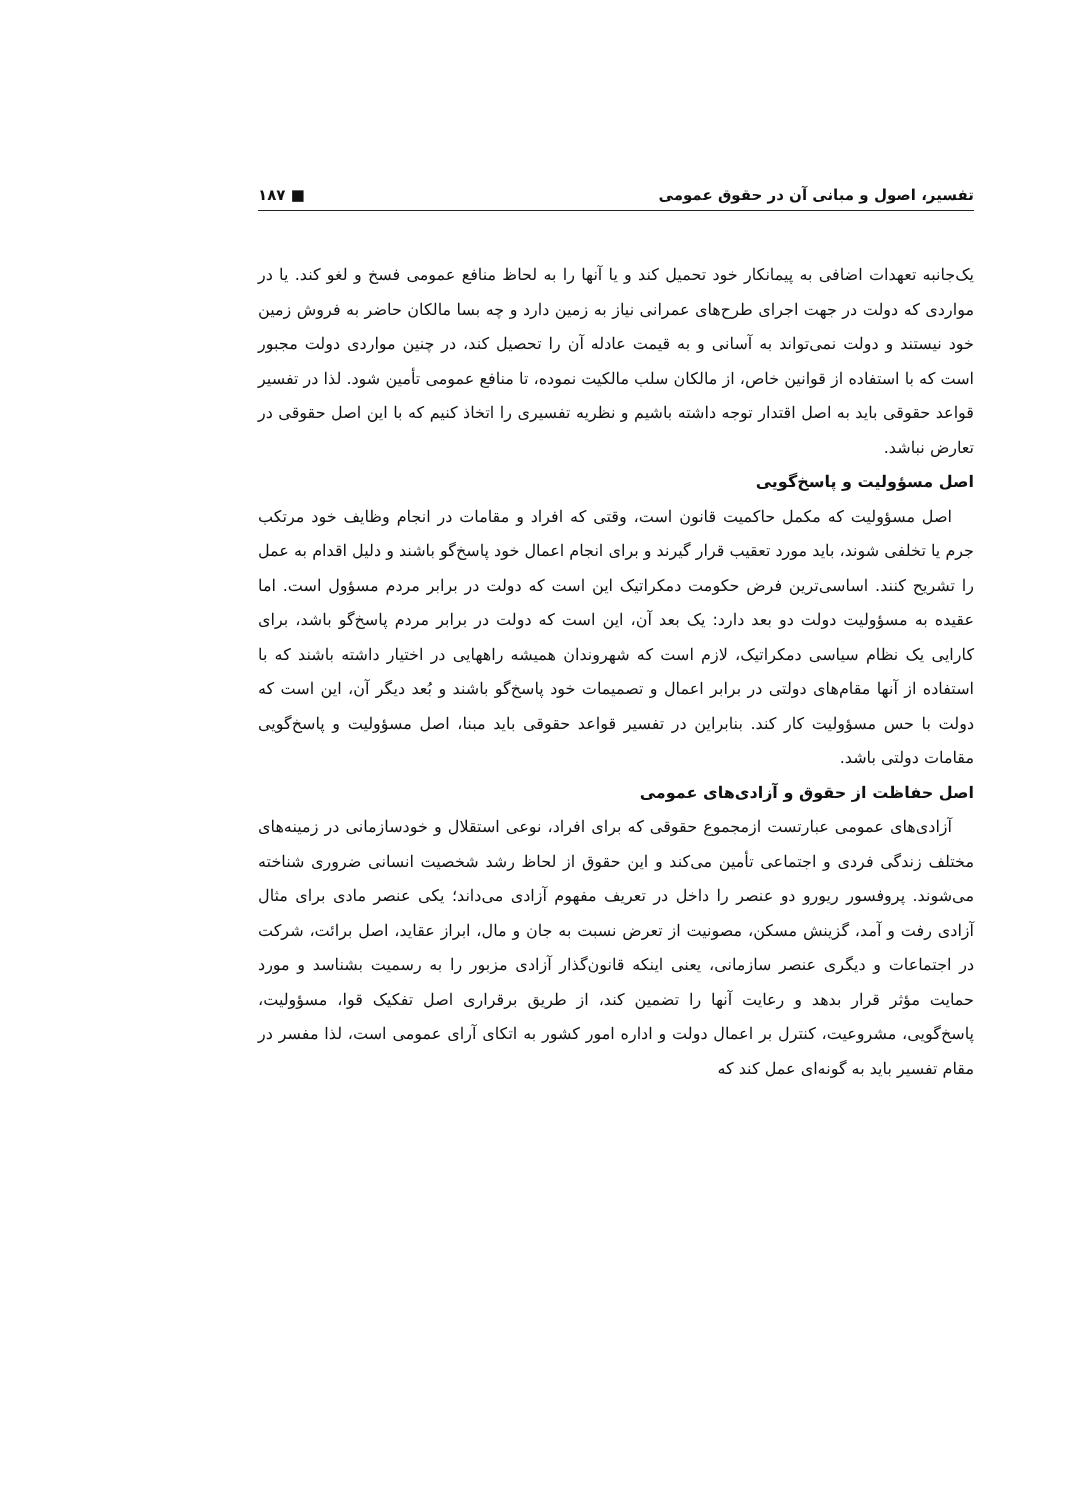تفسیر، اصول و مبانی آن در حقوق عمومی ■ ۱۸۷
یک‌جانبه تعهدات اضافی به پیمانکار خود تحمیل کند و یا آنها را به لحاظ منافع عمومی فسخ و لغو کند. یا در مواردی که دولت در جهت اجرای طرح‌های عمرانی نیاز به زمین دارد و چه بسا مالکان حاضر به فروش زمین خود نیستند و دولت نمی‌تواند به آسانی و به قیمت عادله آن را تحصیل کند، در چنین مواردی دولت مجبور است که با استفاده از قوانین خاص، از مالکان سلب مالکیت نموده، تا منافع عمومی تأمین شود. لذا در تفسیر قواعد حقوقی باید به اصل اقتدار توجه داشته باشیم و نظریه تفسیری را اتخاذ کنیم که با این اصل حقوقی در تعارض نباشد.
اصل مسؤولیت و پاسخ‌گویی
اصل مسؤولیت که مکمل حاکمیت قانون است، وقتی که افراد و مقامات در انجام وظایف خود مرتکب جرم یا تخلفی شوند، باید مورد تعقیب قرار گیرند و برای انجام اعمال خود پاسخ‌گو باشند و دلیل اقدام به عمل را تشریح کنند. اساسی‌ترین فرض حکومت دمکراتیک این است که دولت در برابر مردم مسؤول است. اما عقیده به مسؤولیت دولت دو بعد دارد: یک بعد آن، این است که دولت در برابر مردم پاسخ‌گو باشد، برای کارایی یک نظام سیاسی دمکراتیک، لازم است که شهروندان همیشه راههایی در اختیار داشته باشند که با استفاده از آنها مقام‌های دولتی در برابر اعمال و تصمیمات خود پاسخ‌گو باشند و بُعد دیگر آن، این است که دولت با حس مسؤولیت کار کند. بنابراین در تفسیر قواعد حقوقی باید مبنا، اصل مسؤولیت و پاسخ‌گویی مقامات دولتی باشد.
اصل حفاظت از حقوق و آزادی‌های عمومی
آزادی‌های عمومی عبارتست ازمجموع حقوقی که برای افراد، نوعی استقلال و خودسازمانی در زمینه‌های مختلف زندگی فردی و اجتماعی تأمین می‌کند و این حقوق از لحاظ رشد شخصیت انسانی ضروری شناخته می‌شوند. پروفسور ریورو دو عنصر را داخل در تعریف مفهوم آزادی می‌داند؛ یکی عنصر مادی برای مثال آزادی رفت و آمد، گزینش مسکن، مصونیت از تعرض نسبت به جان و مال، ابراز عقاید، اصل برائت، شرکت در اجتماعات و دیگری عنصر سازمانی، یعنی اینکه قانون‌گذار آزادی مزبور را به رسمیت بشناسد و مورد حمایت مؤثر قرار بدهد و رعایت آنها را تضمین کند، از طریق برقراری اصل تفکیک قوا، مسؤولیت، پاسخ‌گویی، مشروعیت، کنترل بر اعمال دولت و اداره امور کشور به اتکای آرای عمومی است، لذا مفسر در مقام تفسیر باید به گونه‌ای عمل کند که